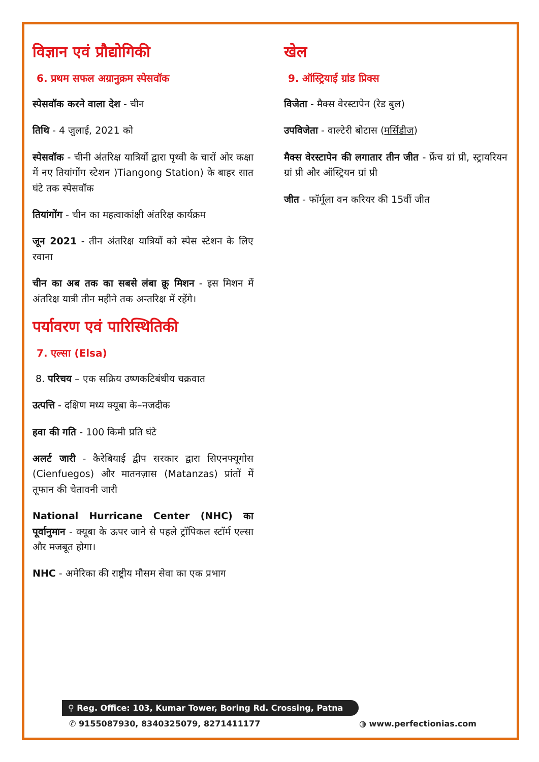विज्ञान एवं प्रौद्योगिकी
6. प्रथम सफल अग्रानुक्रम स्पेसवॉक
स्पेसवॉक करने वाला देश - चीन
तिथि - 4 जुलाई, 2021 को
स्पेसवॉक - चीनी अंतरिक्ष यात्रियों द्वारा पृथ्वी के चारों ओर कक्षा में नए तियांगोंग स्टेशन )Tiangong Station) के बाहर सात घंटे तक स्पेसवॉक
तियांगोंग - चीन का महत्वाकांक्षी अंतरिक्ष कार्यक्रम
जून 2021 - तीन अंतरिक्ष यात्रियों को स्पेस स्टेशन के लिए रवाना
चीन का अब तक का सबसे लंबा क्रू मिशन - इस मिशन में अंतरिक्ष यात्री तीन महीने तक अन्तरिक्ष में रहेंगे।
पर्यावरण एवं पारिस्थितिकी
7. एल्सा (Elsa)
8. परिचय – एक सक्रिय उष्णकटिबंधीय चक्रवात
उत्पत्ति - दक्षिण मध्य क्यूबा के–नजदीक
हवा की गति - 100 किमी प्रति घंटे
अलर्ट जारी - कैरेबियाई द्वीप सरकार द्वारा सिएनफ्यूगोस (Cienfuegos) और मातनज़ास (Matanzas) प्रांतों में तूफान की चेतावनी जारी
National Hurricane Center (NHC) का पूर्वानुमान - क्यूबा के ऊपर जाने से पहले ट्रॉपिकल स्टॉर्म एल्सा और मजबूत होगा।
NHC - अमेरिका की राष्ट्रीय मौसम सेवा का एक प्रभाग
खेल
9. ऑस्ट्रियाई ग्रांड प्रिक्स
विजेता - मैक्स वेरस्टापेन (रेड बुल)
उपविजेता - वाल्टेरी बोटास (मर्सिडीज)
मैक्स वेरस्टापेन की लगातार तीन जीत - फ्रेंच ग्रां प्री, स्ट्रायरियन ग्रां प्री और ऑस्ट्रियन ग्रां प्री
जीत - फॉर्मूला वन करियर की 15वीं जीत
⚲ Reg. Office: 103, Kumar Tower, Boring Rd. Crossing, Patna
✆ 9155087930, 8340325079, 8271411177 ◍ www.perfectionias.com